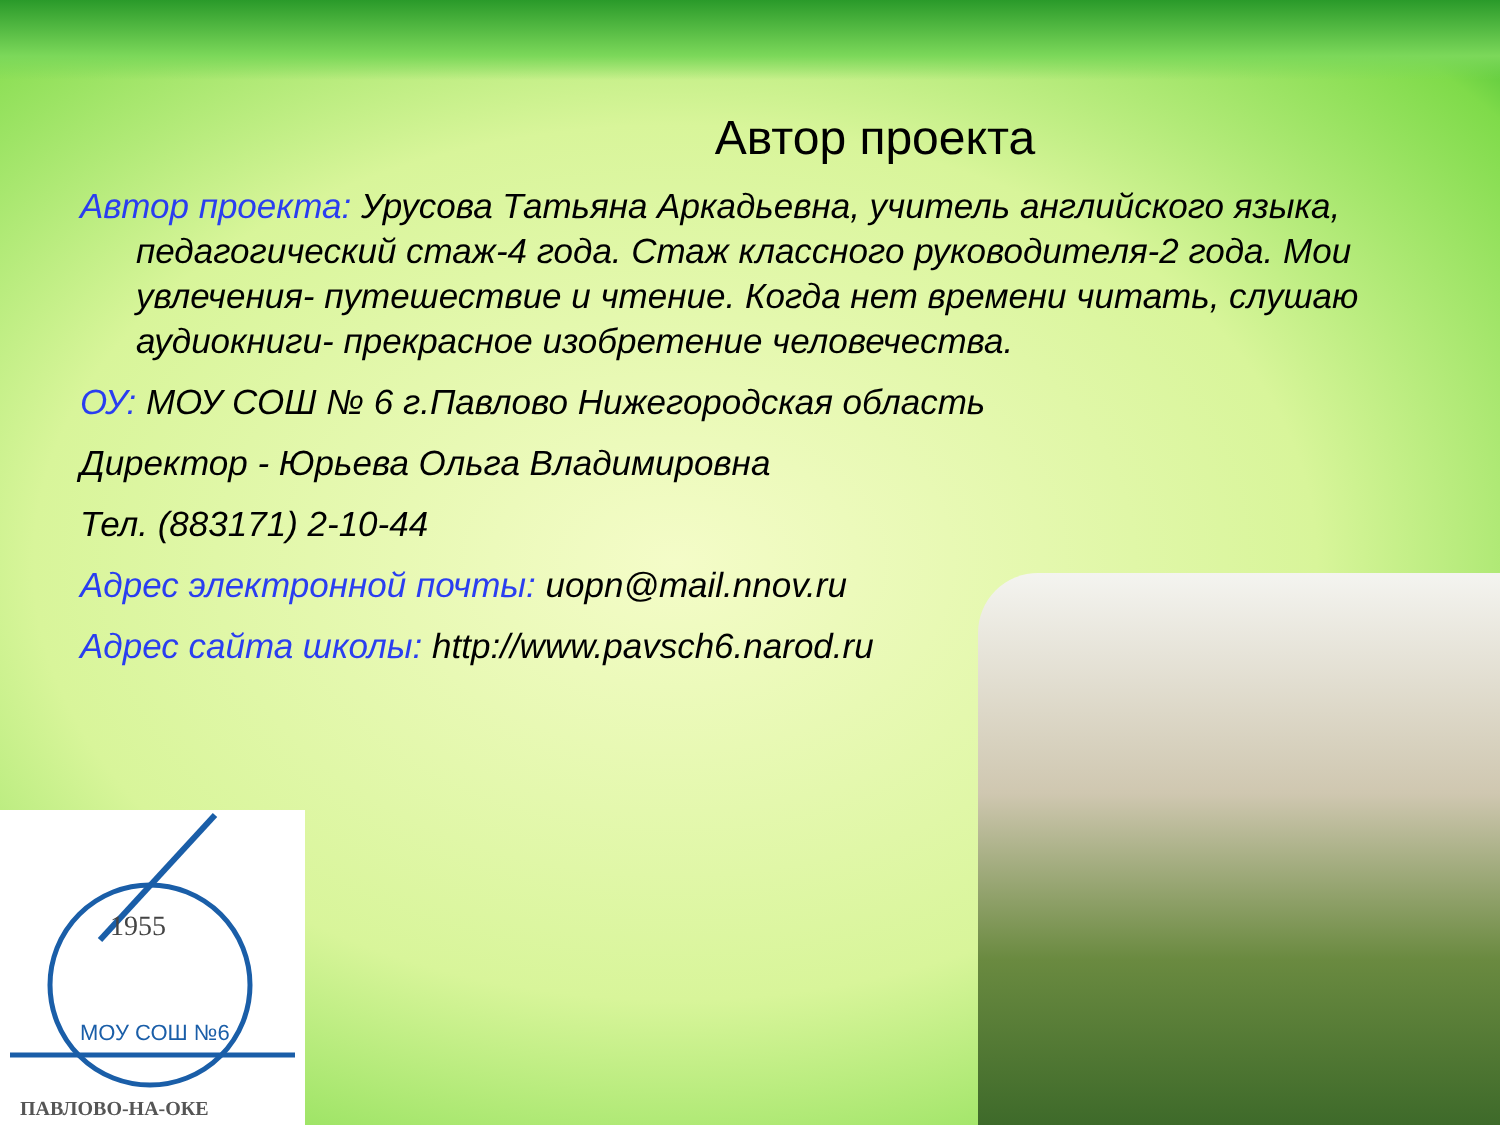Автор проекта
Автор проекта: Урусова Татьяна Аркадьевна, учитель английского языка, педагогический стаж-4 года. Стаж классного руководителя-2 года. Мои увлечения- путешествие и чтение. Когда нет времени читать, слушаю аудиокниги- прекрасное изобретение человечества.
ОУ: МОУ СОШ № 6 г.Павлово Нижегородская область
Директор - Юрьева Ольга Владимировна
Тел. (883171) 2-10-44
Адрес электронной почты: uopn@mail.nnov.ru
Адрес сайта школы: http://www.pavsch6.narod.ru
1955
МОУ СОШ №6
ПАВЛОВО-НА-ОКЕ